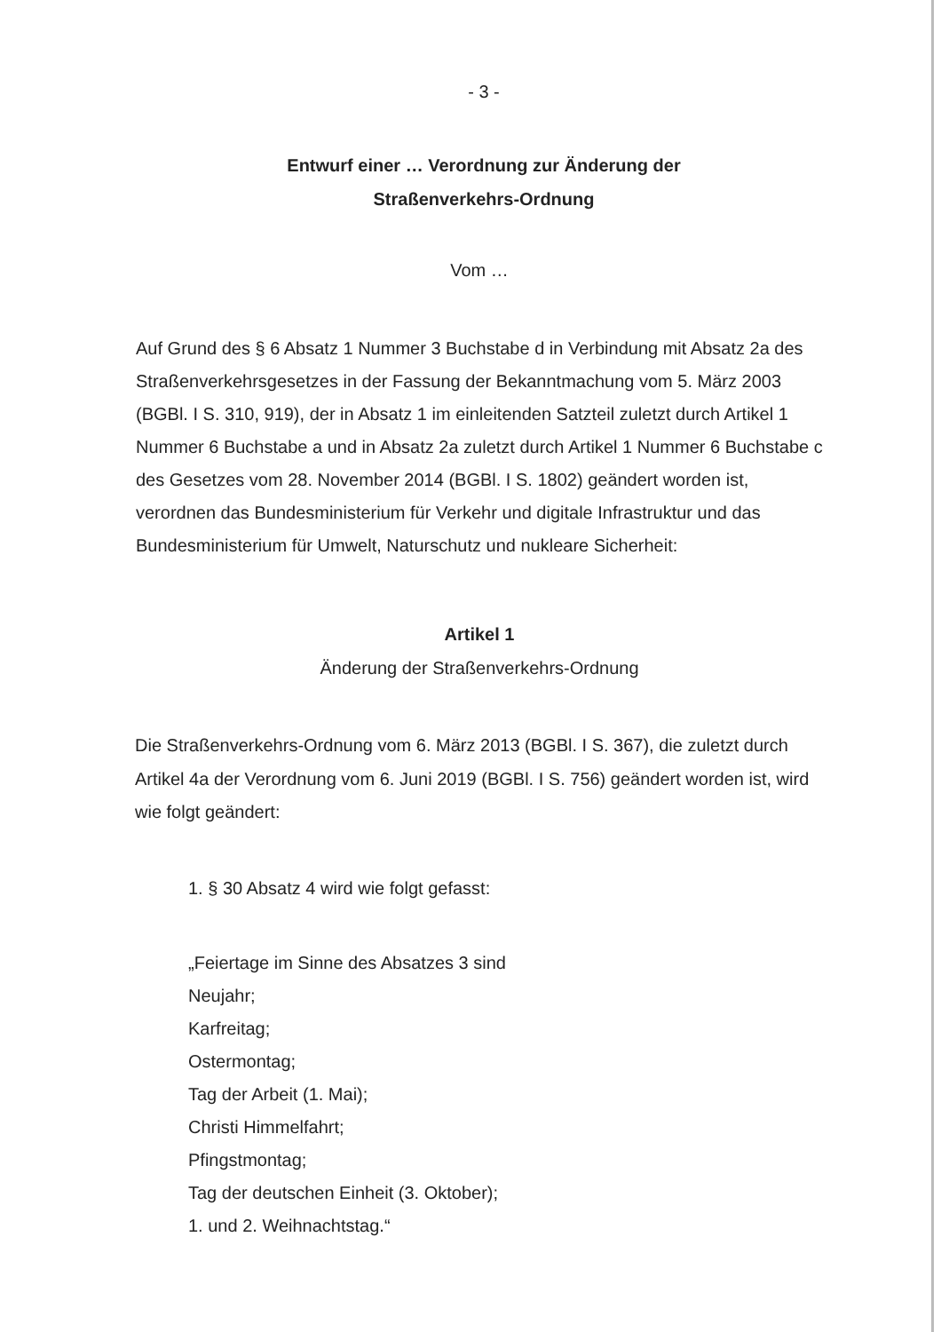- 3 -
Entwurf einer … Verordnung zur Änderung der
Straßenverkehrs-Ordnung
Vom …
Auf Grund des § 6 Absatz 1 Nummer 3 Buchstabe d in Verbindung mit Absatz 2a des Straßenverkehrsgesetzes in der Fassung der Bekanntmachung vom 5. März 2003 (BGBl. I S. 310, 919), der in Absatz 1 im einleitenden Satzteil zuletzt durch Artikel 1 Nummer 6 Buchstabe a und in Absatz 2a zuletzt durch Artikel 1 Nummer 6 Buchstabe c des Gesetzes vom 28. November 2014 (BGBl. I S. 1802) geändert worden ist, verordnen das Bundesministerium für Verkehr und digitale Infrastruktur und das Bundesministerium für Umwelt, Naturschutz und nukleare Sicherheit:
Artikel 1
Änderung der Straßenverkehrs-Ordnung
Die Straßenverkehrs-Ordnung vom 6. März 2013 (BGBl. I S. 367), die zuletzt durch Artikel 4a der Verordnung vom 6. Juni 2019 (BGBl. I S. 756) geändert worden ist, wird wie folgt geändert:
1. § 30 Absatz 4 wird wie folgt gefasst:
„Feiertage im Sinne des Absatzes 3 sind
Neujahr;
Karfreitag;
Ostermontag;
Tag der Arbeit (1. Mai);
Christi Himmelfahrt;
Pfingstmontag;
Tag der deutschen Einheit (3. Oktober);
1. und 2. Weihnachtstag.“